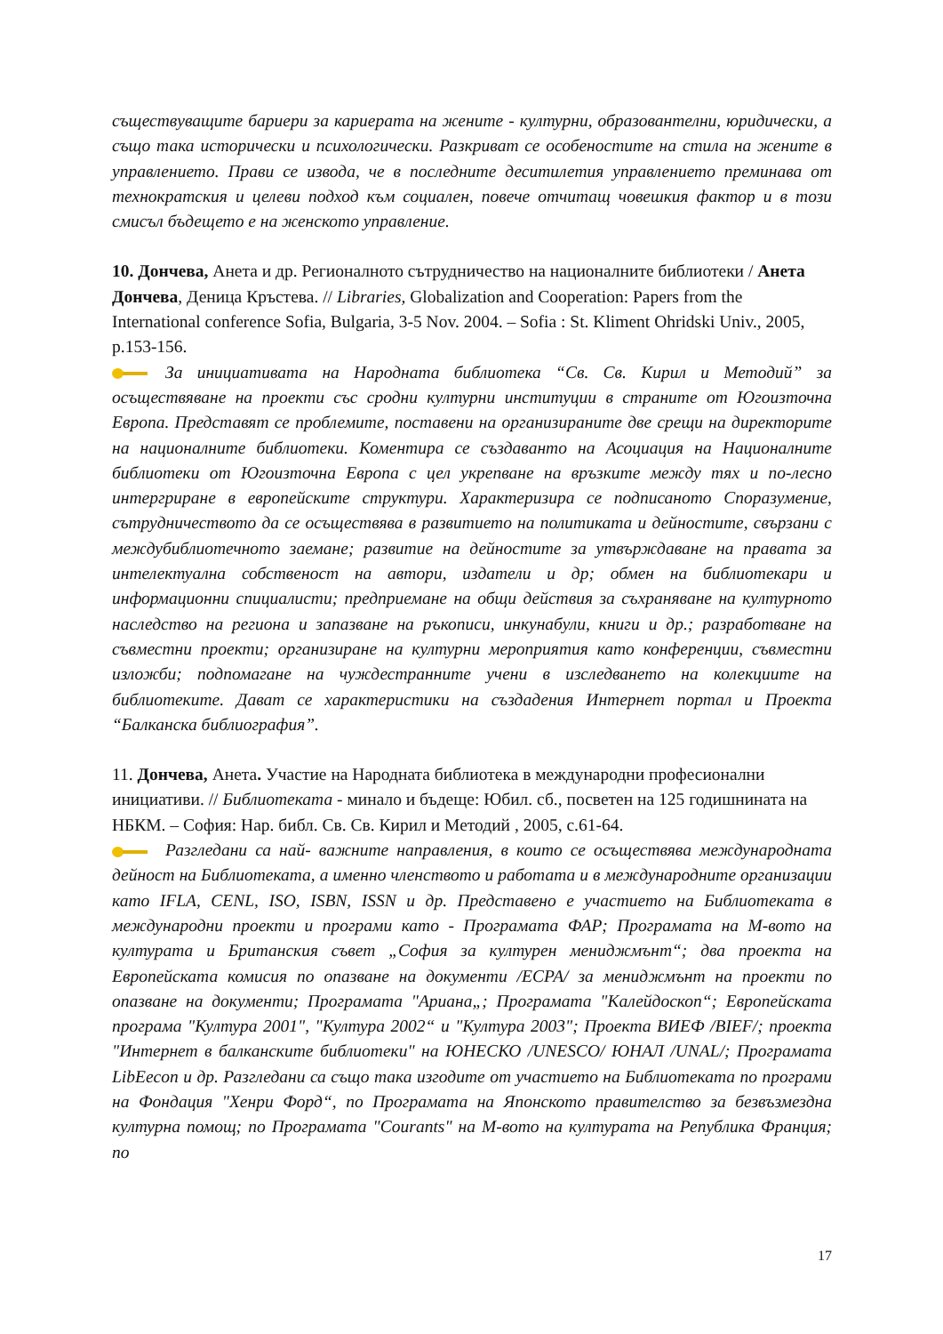съществуващите бариери за кариерата на жените - културни, образовантелни, юридически, а също така исторически и психологически. Разкриват се особеностите на стила на жените в управлението. Прави се извода, че в последните деситилетия управлението преминава от технократския и целеви подход към социален, повече отчитащ човешкия фактор и в този смисъл бъдещето е на женското управление.
10. Дончева, Анета и др. Регионалното сътрудничество на националните библиотеки / Анета Дончева, Деница Кръстева. // Libraries, Globalization and Cooperation: Papers from the International conference Sofia, Bulgaria, 3-5 Nov. 2004. – Sofia : St. Kliment Ohridski Univ., 2005, p.153-156.
За инициативата на Народната библиотека “Св. Св. Кирил и Методий” за осъществяване на проекти със сродни културни институции в страните от Югоизточна Европа. Представят се проблемите, поставени на организираните две срещи на директорите на националните библиотеки. Коментира се създаванто на Асоциация на Националните библиотеки от Югоизточна Европа с цел укрепване на връзките между тях и по-лесно интергриране в европейските структури. Характеризира се подписаното Споразумение, сътрудничеството да се осъществява в развитието на политиката и дейностите, свързани с междубиблиотечното заемане; развитие на дейностите за утвърждаване на правата за интелектуална собственост на автори, издатели и др; обмен на библиотекари и информационни спициалисти; предприемане на общи действия за съхраняване на културното наследство на региона и запазване на ръкописи, инкунабули, книги и др.; разработване на съвместни проекти; организиране на културни мероприятия като конференции, съвместни изложби; подпомагане на чуждестранните учени в изследването на колекциите на библиотеките. Дават се характеристики на създадения Интернет портал и Проекта “Балканска библиография”.
11. Дончева, Анета. Участие на Народната библиотека в международни професионални инициативи. // Библиотеката - минало и бъдеще: Юбил. сб., посветен на 125 годишнината на НБКМ. – София: Нар. библ. Св. Св. Кирил и Методий , 2005, с.61-64.
Разгледани са най- важните направления, в които се осъществява международната дейност на Библиотеката, а именно членството и работата и в международните организации като IFLA, CENL, ISO, ISBN, ISSN и др. Представено е участието на Библиотеката в международни проекти и програми като - Програмата ФАР; Програмата на М-вото на културата и Британския съвет „София за културен мениджмънт“; два проекта на Европейската комисия по опазване на документи /ЕСРА/ за мениджмънт на проекти по опазване на документи; Програмата "Ариана„; Програмата "Калейдоскоп“; Европейската програма "Култура 2001", "Култура 2002“ и "Култура 2003"; Проекта ВИЕФ /BIEF/; проекта "Интернет в балканските библиотеки" на ЮНЕСКО /UNESCO/ ЮНАЛ /UNAL/; Програмата LibEecon и др. Разгледани са също така изгодите от участието на Библиотеката по програми на Фондация "Хенри Форд“, по Програмата на Японското правителство за безвъзмездна културна помощ; по Програмата "Courants" на М-вото на културата на Република Франция; по
17